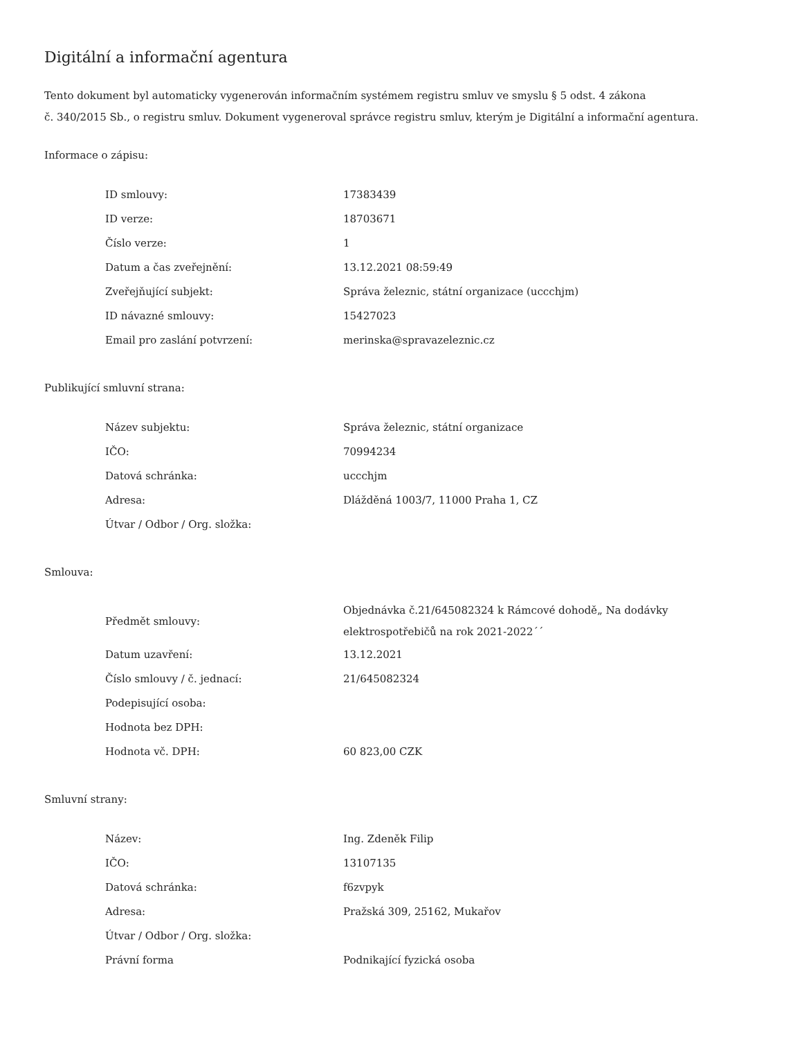Digitální a informační agentura
Tento dokument byl automaticky vygenerován informačním systémem registru smluv ve smyslu § 5 odst. 4 zákona
č. 340/2015 Sb., o registru smluv. Dokument vygeneroval správce registru smluv, kterým je Digitální a informační agentura.
Informace o zápisu:
| ID smlouvy: | 17383439 |
| ID verze: | 18703671 |
| Číslo verze: | 1 |
| Datum a čas zveřejnění: | 13.12.2021 08:59:49 |
| Zveřejňující subjekt: | Správa železnic, státní organizace (uccchjm) |
| ID návazné smlouvy: | 15427023 |
| Email pro zaslání potvrzení: | merinska@spravazeleznic.cz |
Publikující smluvní strana:
| Název subjektu: | Správa železnic, státní organizace |
| IČO: | 70994234 |
| Datová schránka: | uccchjm |
| Adresa: | Dlážděná 1003/7, 11000 Praha 1, CZ |
| Útvar / Odbor / Org. složka: | |
Smlouva:
| Předmět smlouvy: | Objednávka č.21/645082324 k Rámcové dohodě„ Na dodávky elektrospotřebičů na rok 2021-2022´´ |
| Datum uzavření: | 13.12.2021 |
| Číslo smlouvy / č. jednací: | 21/645082324 |
| Podepisující osoba: | |
| Hodnota bez DPH: | |
| Hodnota vč. DPH: | 60 823,00 CZK |
Smluvní strany:
| Název: | Ing. Zdeněk Filip |
| IČO: | 13107135 |
| Datová schránka: | f6zvpyk |
| Adresa: | Pražská 309, 25162, Mukařov |
| Útvar / Odbor / Org. složka: | |
| Právní forma | Podnikající fyzická osoba |